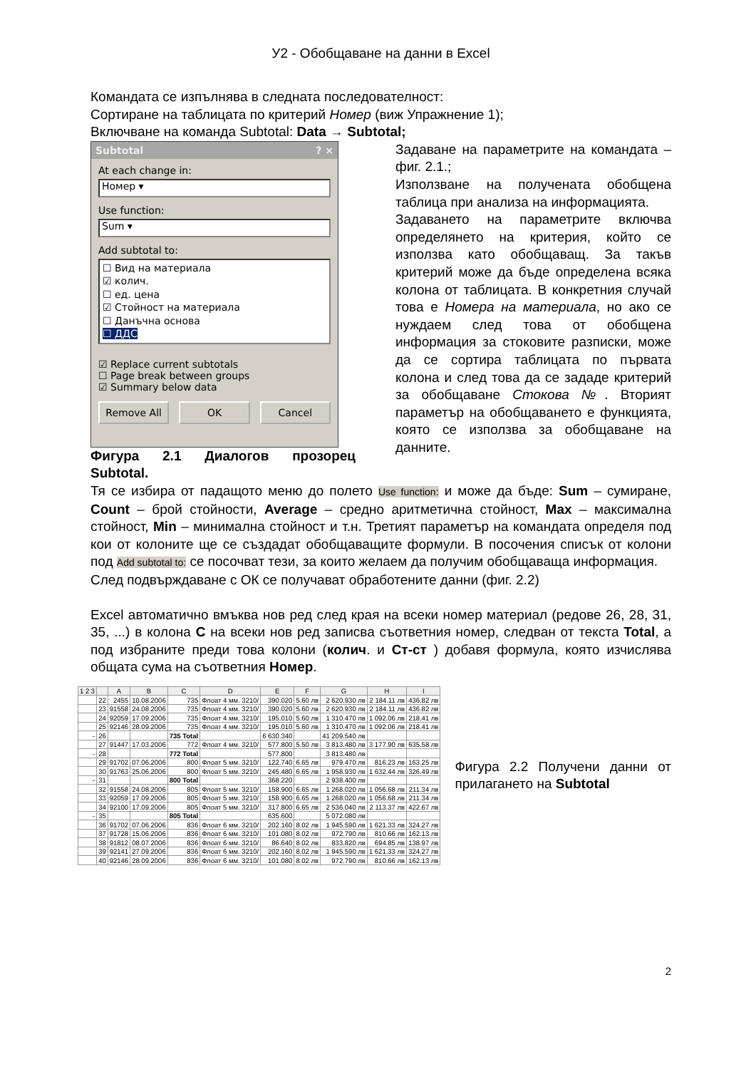У2 - Обобщаване на данни в Excel
Командата се изпълнява в следната последователност:
Сортиране на таблицата по критерий Номер (виж Упражнение 1);
Включване на команда Subtotal: Data → Subtotal;
Subtotal? ×
At each change in:
Номер ▾
Use function:
Sum ▾
Add subtotal to:
☐ Вид на материала
☑ колич.
☐ ед. цена
☑ Стойност на материала
☐ Данъчна основа
☐ ДДС
☑ Replace current subtotals
☐ Page break between groups
☑ Summary below data
Remove All OK Cancel
Фигура 2.1 Диалогов прозорец Subtotal.
Задаване на параметрите на командата – фиг. 2.1.;
Използване на получената обобщена таблица при анализа на информацията.
Задаването на параметрите включва определянето на критерия, който се използва като обобщаващ. За такъв критерий може да бъде определена всяка колона от таблицата. В конкретния случай това е Номера на материала, но ако се нуждаем след това от обобщена информация за стоковите разписки, може да се сортира таблицата по първата колона и след това да се зададе критерий за обобщаване Стокова №. Вторият параметър на обобщаването е функцията, която се използва за обобщаване на данните.
Тя се избира от падащото меню до полето Use function: и може да бъде: Sum – сумиране, Count – брой стойности, Average – средно аритметична стойност, Max – максимална стойност, Min – минимална стойност и т.н. Третият параметър на командата определя под кои от колоните ще се създадат обобщаващите формули. В посочения списък от колони под Add subtotal to: се посочват тези, за които желаем да получим обобщаваща информация.
След подвърждаване с ОК се получават обработените данни (фиг. 2.2)
Excel автоматично вмъква нов ред след края на всеки номер материал (редове 26, 28, 31, 35, ...) в колона C на всеки нов ред записва съответния номер, следван от текста Total, а под избраните преди това колони (колич. и Ст-ст ) добавя формула, която изчислява общата сума на съответния Номер.
| 1 2 3 | | A | B | C | D | E | F | G | H | I |
| --- | --- | --- | --- | --- | --- | --- | --- | --- | --- | --- |
| | 22 | 2455 | 10.08.2006 | 735 | Флоат 4 мм. 3210/ | 390.020 | 5.60 лв | 2 620.930 лв | 2 184.11 лв | 436.82 лв |
| | 23 | 91558 | 24.08.2006 | 735 | Флоат 4 мм. 3210/ | 390.020 | 5.60 лв | 2 620.930 лв | 2 184.11 лв | 436.82 лв |
| | 24 | 92059 | 17.09.2006 | 735 | Флоат 4 мм. 3210/ | 195.010 | 5.60 лв | 1 310.470 лв | 1 092.06 лв | 218.41 лв |
| | 25 | 92146 | 28.09.2006 | 735 | Флоат 4 мм. 3210/ | 195.010 | 5.60 лв | 1 310.470 лв | 1 092.06 лв | 218.41 лв |
| - | 26 | | | 735 Total | | 6 630.340 | | 41 209.540 лв | | |
| | 27 | 91447 | 17.03.2006 | 772 | Флоат 4 мм. 3210/ | 577.800 | 5.50 лв | 3 813.480 лв | 3 177.90 лв | 635.58 лв |
| - | 28 | | | 772 Total | | 577.800 | | 3 813.480 лв | | |
| | 29 | 91702 | 07.06.2006 | 800 | Флоат 5 мм. 3210/ | 122.740 | 6.65 лв | 979.470 лв | 816.23 лв | 163.25 лв |
| | 30 | 91763 | 25.06.2006 | 800 | Флоат 5 мм. 3210/ | 245.480 | 6.65 лв | 1 958.930 лв | 1 632.44 лв | 326.49 лв |
| - | 31 | | | 800 Total | | 368.220 | | 2 938.400 лв | | |
| | 32 | 91558 | 24.08.2006 | 805 | Флоат 5 мм. 3210/ | 158.900 | 6.65 лв | 1 268.020 лв | 1 056.68 лв | 211.34 лв |
| | 33 | 92059 | 17.09.2006 | 805 | Флоат 5 мм. 3210/ | 158.900 | 6.65 лв | 1 268.020 лв | 1 056.68 лв | 211.34 лв |
| | 34 | 92100 | 17.09.2006 | 805 | Флоат 5 мм. 3210/ | 317.800 | 6.65 лв | 2 536.040 лв | 2 113.37 лв | 422.67 лв |
| - | 35 | | | 805 Total | | 635.600 | | 5 072.080 лв | | |
| | 36 | 91702 | 07.06.2006 | 836 | Флоат 6 мм. 3210/ | 202.160 | 8.02 лв | 1 945.590 лв | 1 621.33 лв | 324.27 лв |
| | 37 | 91728 | 15.06.2006 | 836 | Флоат 6 мм. 3210/ | 101.080 | 8.02 лв | 972.790 лв | 810.66 лв | 162.13 лв |
| | 38 | 91812 | 08.07.2006 | 836 | Флоат 6 мм. 3210/ | 86.640 | 8.02 лв | 833.820 лв | 694.85 лв | 138.97 лв |
| | 39 | 92141 | 27.09.2006 | 836 | Флоат 6 мм. 3210/ | 202.160 | 8.02 лв | 1 945.590 лв | 1 621.33 лв | 324.27 лв |
| | 40 | 92146 | 28.09.2006 | 836 | Флоат 6 мм. 3210/ | 101.080 | 8.02 лв | 972.790 лв | 810.66 лв | 162.13 лв |
Фигура 2.2 Получени данни от прилагането на Subtotal
2